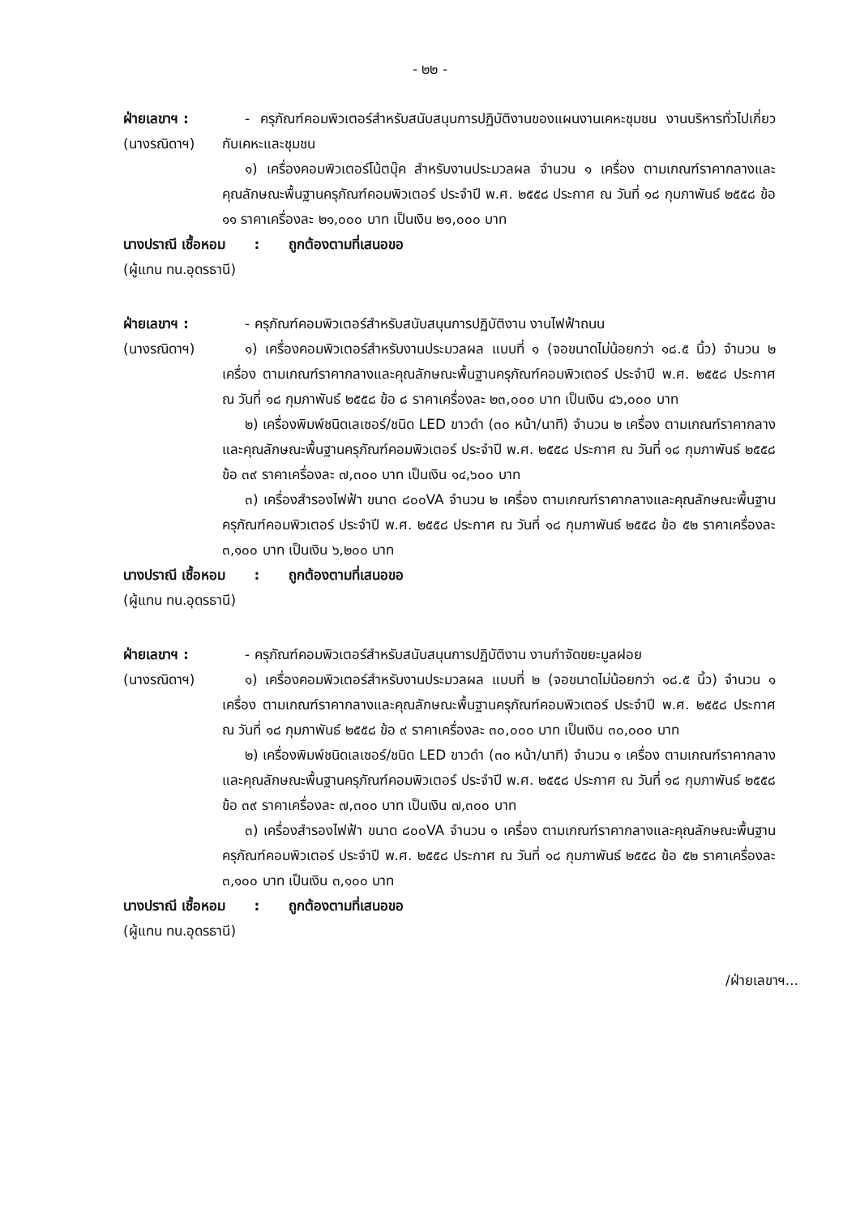- ๒๒ -
ฝ่ายเลขาฯ :
(นางรณิดาฯ)
- ครุภัณฑ์คอมพิวเตอร์สำหรับสนับสนุนการปฏิบัติงานของแผนงานเคหะชุมชน งานบริหารทั่วไปเกี่ยวกับเคหะและชุมชน
๑) เครื่องคอมพิวเตอร์โน้ตบุ๊ค สำหรับงานประมวลผล จำนวน ๑ เครื่อง ตามเกณฑ์ราคากลางและคุณลักษณะพื้นฐานครุภัณฑ์คอมพิวเตอร์ ประจำปี พ.ศ. ๒๕๕๘ ประกาศ ณ วันที่ ๑๘ กุมภาพันธ์ ๒๕๕๘ ข้อ ๑๑ ราคาเครื่องละ ๒๑,๐๐๐ บาท เป็นเงิน ๒๑,๐๐๐ บาท
นางปราณี เชื้อหอม : ถูกต้องตามที่เสนอขอ
(ผู้แทน ทน.อุดรธานี)
ฝ่ายเลขาฯ :
(นางรณิดาฯ)
- ครุภัณฑ์คอมพิวเตอร์สำหรับสนับสนุนการปฏิบัติงาน งานไฟฟ้าถนน
๑) เครื่องคอมพิวเตอร์สำหรับงานประมวลผล แบบที่ ๑ (จอขนาดไม่น้อยกว่า ๑๘.๕ นิ้ว) จำนวน ๒ เครื่อง ตามเกณฑ์ราคากลางและคุณลักษณะพื้นฐานครุภัณฑ์คอมพิวเตอร์ ประจำปี พ.ศ. ๒๕๕๘ ประกาศ ณ วันที่ ๑๘ กุมภาพันธ์ ๒๕๕๘ ข้อ ๘ ราคาเครื่องละ ๒๓,๐๐๐ บาท เป็นเงิน ๔๖,๐๐๐ บาท
๒) เครื่องพิมพ์ชนิดเลเซอร์/ชนิด LED ขาวดำ (๓๐ หน้า/นาที) จำนวน ๒ เครื่อง ตามเกณฑ์ราคากลางและคุณลักษณะพื้นฐานครุภัณฑ์คอมพิวเตอร์ ประจำปี พ.ศ. ๒๕๕๘ ประกาศ ณ วันที่ ๑๘ กุมภาพันธ์ ๒๕๕๘ ข้อ ๓๙ ราคาเครื่องละ ๗,๓๐๐ บาท เป็นเงิน ๑๔,๖๐๐ บาท
๓) เครื่องสำรองไฟฟ้า ขนาด ๘๐๐VA จำนวน ๒ เครื่อง ตามเกณฑ์ราคากลางและคุณลักษณะพื้นฐานครุภัณฑ์คอมพิวเตอร์ ประจำปี พ.ศ. ๒๕๕๘ ประกาศ ณ วันที่ ๑๘ กุมภาพันธ์ ๒๕๕๘ ข้อ ๕๒ ราคาเครื่องละ ๓,๑๐๐ บาท เป็นเงิน ๖,๒๐๐ บาท
นางปราณี เชื้อหอม : ถูกต้องตามที่เสนอขอ
(ผู้แทน ทน.อุดรธานี)
ฝ่ายเลขาฯ :
(นางรณิดาฯ)
- ครุภัณฑ์คอมพิวเตอร์สำหรับสนับสนุนการปฏิบัติงาน งานกำจัดขยะมูลฝอย
๑) เครื่องคอมพิวเตอร์สำหรับงานประมวลผล แบบที่ ๒ (จอขนาดไม่น้อยกว่า ๑๘.๕ นิ้ว) จำนวน ๑ เครื่อง ตามเกณฑ์ราคากลางและคุณลักษณะพื้นฐานครุภัณฑ์คอมพิวเตอร์ ประจำปี พ.ศ. ๒๕๕๘ ประกาศ ณ วันที่ ๑๘ กุมภาพันธ์ ๒๕๕๘ ข้อ ๙ ราคาเครื่องละ ๓๐,๐๐๐ บาท เป็นเงิน ๓๐,๐๐๐ บาท
๒) เครื่องพิมพ์ชนิดเลเซอร์/ชนิด LED ขาวดำ (๓๐ หน้า/นาที) จำนวน ๑ เครื่อง ตามเกณฑ์ราคากลางและคุณลักษณะพื้นฐานครุภัณฑ์คอมพิวเตอร์ ประจำปี พ.ศ. ๒๕๕๘ ประกาศ ณ วันที่ ๑๘ กุมภาพันธ์ ๒๕๕๘ ข้อ ๓๙ ราคาเครื่องละ ๗,๓๐๐ บาท เป็นเงิน ๗,๓๐๐ บาท
๓) เครื่องสำรองไฟฟ้า ขนาด ๘๐๐VA จำนวน ๑ เครื่อง ตามเกณฑ์ราคากลางและคุณลักษณะพื้นฐานครุภัณฑ์คอมพิวเตอร์ ประจำปี พ.ศ. ๒๕๕๘ ประกาศ ณ วันที่ ๑๘ กุมภาพันธ์ ๒๕๕๘ ข้อ ๕๒ ราคาเครื่องละ ๓,๑๐๐ บาท เป็นเงิน ๓,๑๐๐ บาท
นางปราณี เชื้อหอม : ถูกต้องตามที่เสนอขอ
(ผู้แทน ทน.อุดรธานี)
/ฝ่ายเลขาฯ...